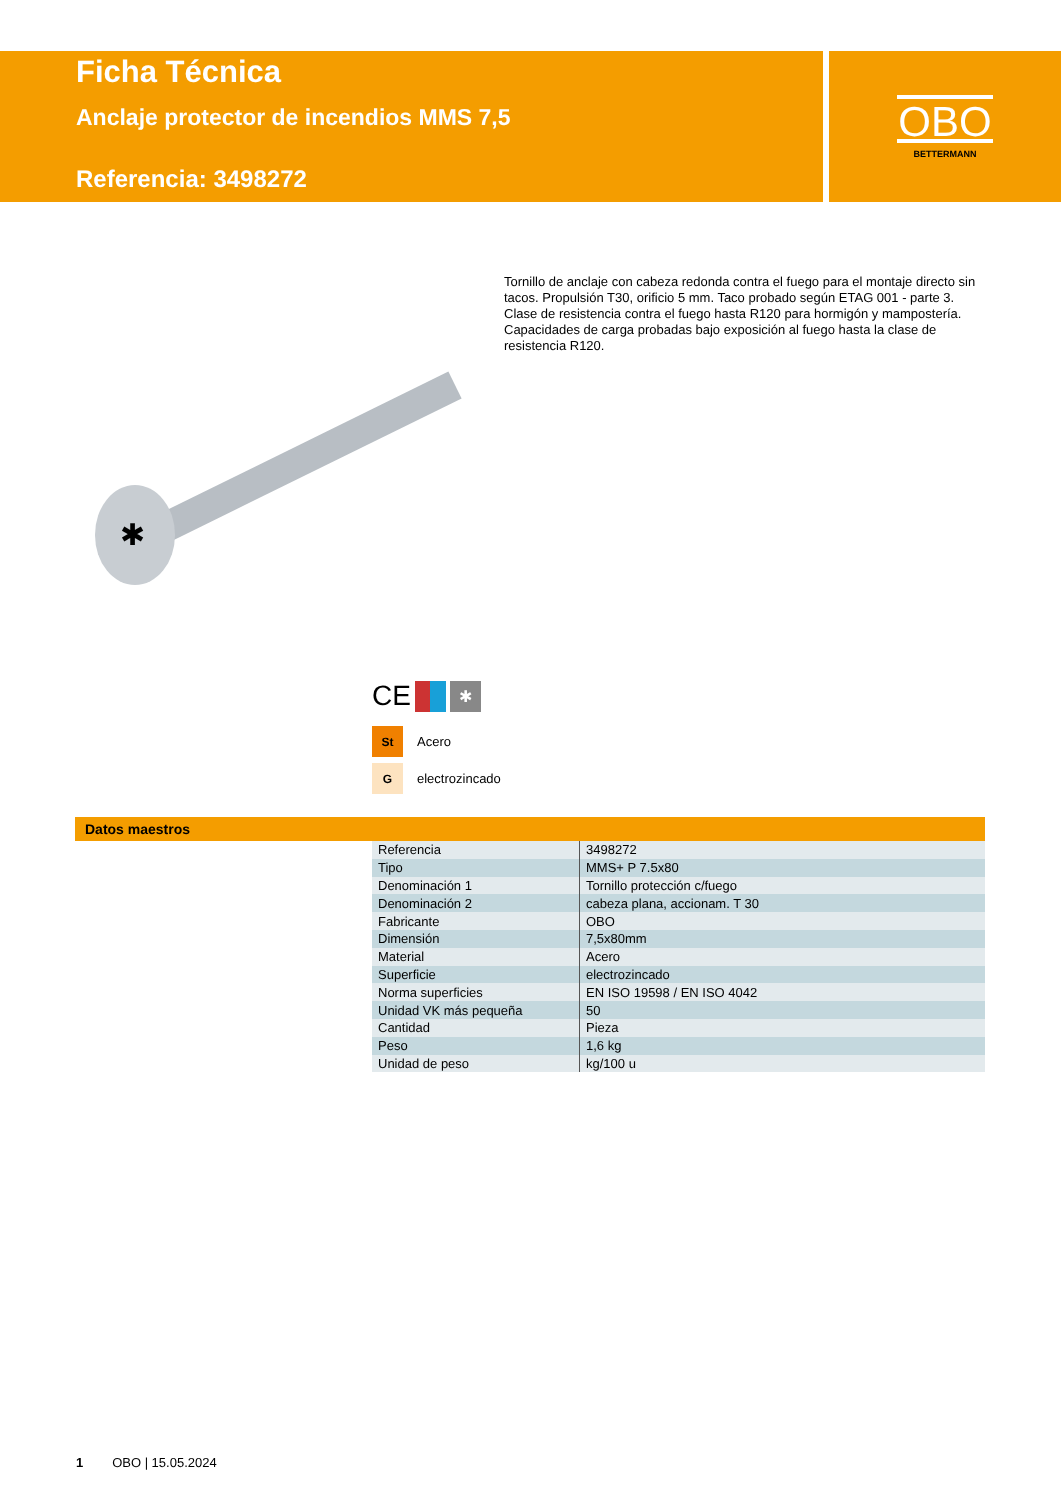OBO
BETTERMANN
Ficha Técnica
Anclaje protector de incendios MMS 7,5
Referencia: 3498272
✱
Tornillo de anclaje con cabeza redonda contra el fuego para el montaje directo sin tacos. Propulsión T30, orificio 5 mm. Taco probado según ETAG 001 - parte 3. Clase de resistencia contra el fuego hasta R120 para hormigón y mampostería. Capacidades de carga probadas bajo exposición al fuego hasta la clase de resistencia R120.
CE ✱
St
Acero
G
electrozincado
Datos maestros
| Referencia | 3498272 |
| Tipo | MMS+ P 7.5x80 |
| Denominación 1 | Tornillo protección c/fuego |
| Denominación 2 | cabeza plana, accionam. T 30 |
| Fabricante | OBO |
| Dimensión | 7,5x80mm |
| Material | Acero |
| Superficie | electrozincado |
| Norma superficies | EN ISO 19598 / EN ISO 4042 |
| Unidad VK más pequeña | 50 |
| Cantidad | Pieza |
| Peso | 1,6 kg |
| Unidad de peso | kg/100 u |
1 OBO | 15.05.2024